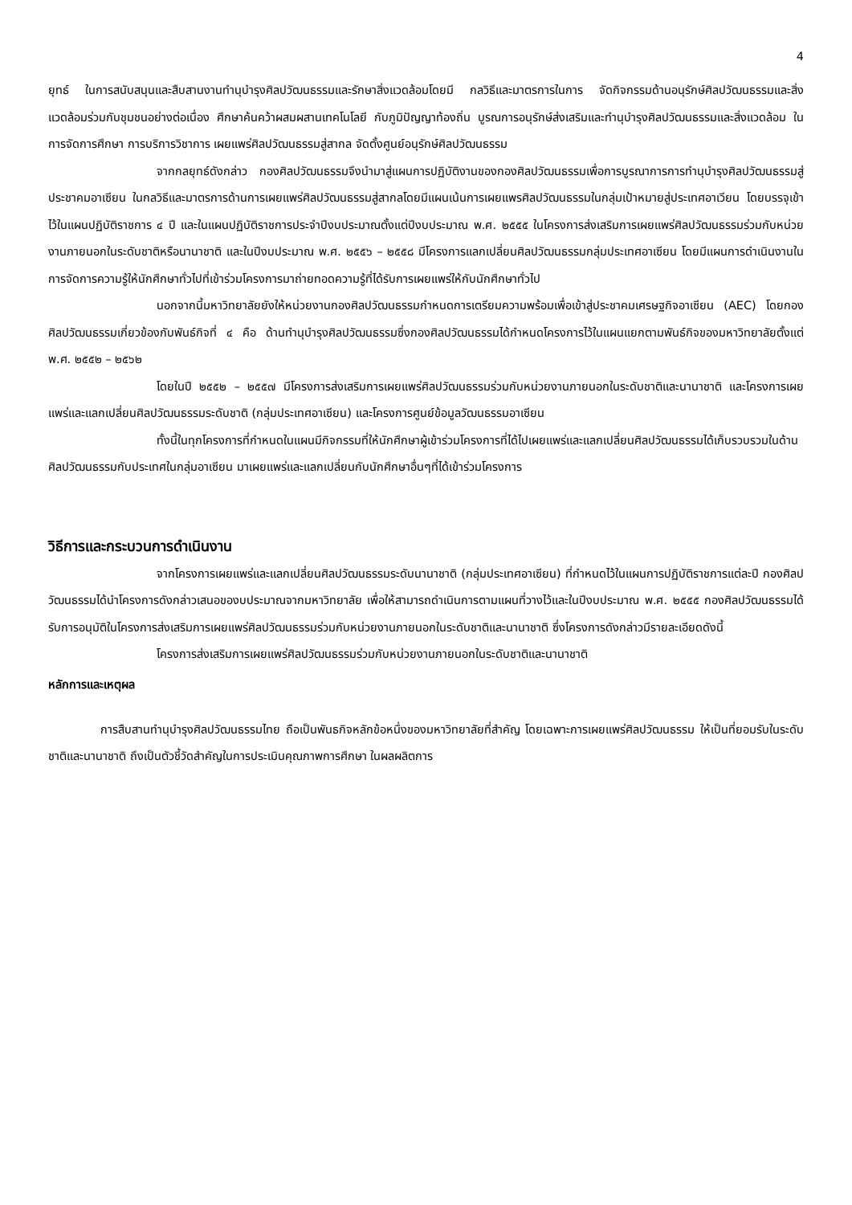4
ยุทธ์ ในการสนับสนุนและสืบสานงานทำนุบำรุงศิลปวัฒนธรรมและรักษาสิ่งแวดล้อมโดยมี กลวิธีและมาตรการในการ จัดกิจกรรมด้านอนุรักษ์ศิลปวัฒนธรรมและสิ่งแวดล้อมร่วมกับชุมชนอย่างต่อเนื่อง ศึกษาค้นคว้าผสมผสานเทคโนโลยี กับภูมิปัญญาท้องถิ่น บูรณการอนุรักษ์ส่งเสริมและทำนุบำรุงศิลปวัฒนธรรมและสิ่งแวดล้อม ในการจัดการศึกษา การบริการวิชาการ เผยแพร่ศิลปวัฒนธรรมสู่สากล จัดตั้งศูนย์อนุรักษ์ศิลปวัฒนธรรม
จากกลยุทธ์ดังกล่าว กองศิลปวัฒนธรรมจึงนำมาสู่แผนการปฏิบัติงานของกองศิลปวัฒนธรรมเพื่อการบูรณาการการทำนุบำรุงศิลปวัฒนธรรมสู่ประชาคมอาเซียน ในกลวิธีและมาตรการด้านการเผยแพร่ศิลปวัฒนธรรมสู่สากลโดยมีแผนเน้นการเผยแพรศิลปวัฒนธรรมในกลุ่มเป้าหมายสู่ประเทศอาเวียน โดยบรรจุเข้าไว้ในแผนปฏิบัติราชการ ๔ ปี และในแผนปฏิบัติราชการประจำปีงบประมาณตั้งแต่ปีงบประมาณ พ.ศ. ๒๕๕๕ ในโครงการส่งเสริมการเผยแพร่ศิลปวัฒนธรรมร่วมกับหน่วยงานภายนอกในระดับชาติหรือนานาชาติ และในปีงบประมาณ พ.ศ. ๒๕๕๖ – ๒๕๕๘ มีโครงการแลกเปลี่ยนศิลปวัฒนธรรมกลุ่มประเทศอาเซียน โดยมีแผนการดำเนินงานในการจัดการความรู้ให้นักศึกษาทั่วไปที่เข้าร่วมโครงการมาถ่ายทอดความรู้ที่ได้รับการเผยแพร่ให้กับนักศึกษาทั่วไป
นอกจากนี้มหาวิทยาลัยยังให้หน่วยงานกองศิลปวัฒนธรรมกำหนดการเตรียมความพร้อมเพื่อเข้าสู่ประชาคมเศรษฐกิจอาเซียน (AEC) โดยกองศิลปวัฒนธรรมเกี่ยวข้องกับพันธ์กิจที่ ๔ คือ ด้านทำนุบำรุงศิลปวัฒนธรรมซึ่งกองศิลปวัฒนธรรมได้กำหนดโครงการไว้ในแผนแยกตามพันธ์กิจของมหาวิทยาลัยตั้งแต่ พ.ศ. ๒๕๕๒ – ๒๕๖๒
โดยในปี ๒๕๕๒ – ๒๕๕๗ มีโครงการส่งเสริมการเผยแพร่ศิลปวัฒนธรรมร่วมกับหน่วยงานภายนอกในระดับชาติและนานาชาติ และโครงการเผยแพร่และแลกเปลี่ยนศิลปวัฒนธรรมระดับชาติ (กลุ่มประเทศอาเซียน) และโครงการศูนย์ข้อมูลวัฒนธรรมอาเซียน
ทั้งนี้ในทุกโครงการที่กำหนดในแผนมีกิจกรรมที่ให้นักศึกษาผู้เข้าร่วมโครงการที่ได้ไปเผยแพร่และแลกเปลี่ยนศิลปวัฒนธรรมได้เก็บรวบรวมในด้านศิลปวัฒนธรรมกับประเทศในกลุ่มอาเซียน มาเผยแพร่และแลกเปลี่ยนกับนักศึกษาอื่นๆที่ได้เข้าร่วมโครงการ
วิธีการและกระบวนการดำเนินงาน
จากโครงการเผยแพร่และแลกเปลี่ยนศิลปวัฒนธรรมระดับนานาชาติ (กลุ่มประเทศอาเซียน) ที่กำหนดไว้ในแผนการปฏิบัติราชการแต่ละปี กองศิลปวัฒนธรรมได้นำโครงการดังกล่าวเสนอของบประมาณจากมหาวิทยาลัย เพื่อให้สามารถดำเนินการตามแผนที่วางไว้และในปีงบประมาณ พ.ศ. ๒๕๕๕ กองศิลปวัฒนธรรมได้รับการอนุมัติในโครงการส่งเสริมการเผยแพร่ศิลปวัฒนธรรมร่วมกับหน่วยงานภายนอกในระดับชาติและนานาชาติ ซึ่งโครงการดังกล่าวมีรายละเอียดดังนี้
โครงการส่งเสริมการเผยแพร่ศิลปวัฒนธรรมร่วมกับหน่วยงานภายนอกในระดับชาติและนานาชาติ
หลักการและเหตุผล
การสืบสานทำนุบำรุงศิลปวัฒนธรรมไทย ถือเป็นพันธกิจหลักข้อหนึ่งของมหาวิทยาลัยที่สำคัญ โดยเฉพาะการเผยแพร่ศิลปวัฒนธรรม ให้เป็นที่ยอมรับในระดับชาติและนานาชาติ ถึงเป็นตัวชี้วัดสำคัญในการประเมินคุณภาพการศึกษา ในผลผลิตการ